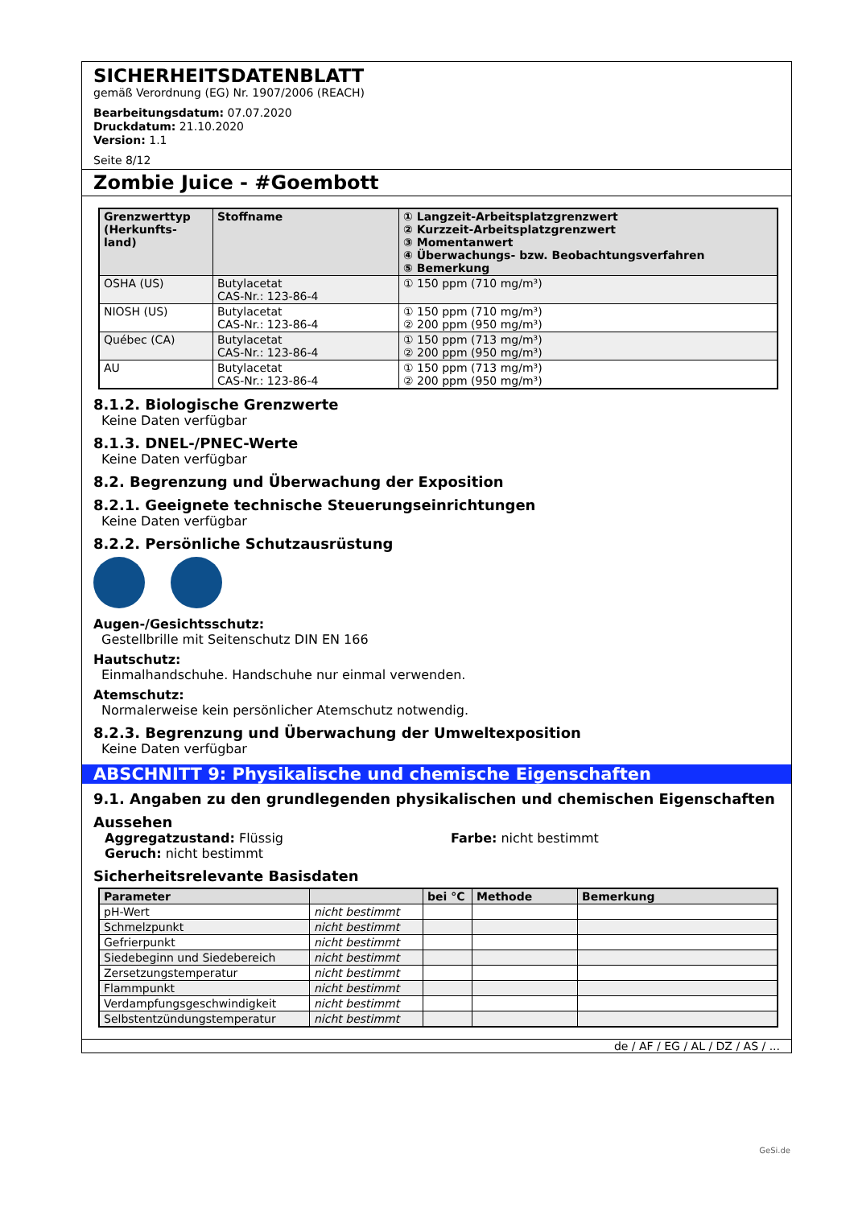SICHERHEITSDATENBLATT
gemäß Verordnung (EG) Nr. 1907/2006 (REACH)
Bearbeitungsdatum: 07.07.2020
Druckdatum: 21.10.2020
Version: 1.1
Seite 8/12
Zombie Juice - #Goembott
| Grenzwerttyp (Herkunfts-land) | Stoffname | ① Langzeit-Arbeitsplatzgrenzwert ② Kurzzeit-Arbeitsplatzgrenzwert ③ Momentanwert ④ Überwachungs- bzw. Beobachtungsverfahren ⑤ Bemerkung |
| --- | --- | --- |
| OSHA (US) | Butylacetat CAS-Nr.: 123-86-4 | ① 150 ppm (710 mg/m³) |
| NIOSH (US) | Butylacetat CAS-Nr.: 123-86-4 | ① 150 ppm (710 mg/m³) ② 200 ppm (950 mg/m³) |
| Québec (CA) | Butylacetat CAS-Nr.: 123-86-4 | ① 150 ppm (713 mg/m³) ② 200 ppm (950 mg/m³) |
| AU | Butylacetat CAS-Nr.: 123-86-4 | ① 150 ppm (713 mg/m³) ② 200 ppm (950 mg/m³) |
8.1.2. Biologische Grenzwerte
Keine Daten verfügbar
8.1.3. DNEL-/PNEC-Werte
Keine Daten verfügbar
8.2. Begrenzung und Überwachung der Exposition
8.2.1. Geeignete technische Steuerungseinrichtungen
Keine Daten verfügbar
8.2.2. Persönliche Schutzausrüstung
Augen-/Gesichtsschutz:
Gestellbrille mit Seitenschutz DIN EN 166
Hautschutz:
Einmalhandschuhe. Handschuhe nur einmal verwenden.
Atemschutz:
Normalerweise kein persönlicher Atemschutz notwendig.
8.2.3. Begrenzung und Überwachung der Umweltexposition
Keine Daten verfügbar
ABSCHNITT 9: Physikalische und chemische Eigenschaften
9.1. Angaben zu den grundlegenden physikalischen und chemischen Eigenschaften
Aussehen
Aggregatzustand: Flüssig
Geruch: nicht bestimmt
Farbe: nicht bestimmt
Sicherheitsrelevante Basisdaten
| Parameter | | bei °C | Methode | Bemerkung |
| --- | --- | --- | --- | --- |
| pH-Wert | nicht bestimmt | | | |
| Schmelzpunkt | nicht bestimmt | | | |
| Gefrierpunkt | nicht bestimmt | | | |
| Siedebeginn und Siedebereich | nicht bestimmt | | | |
| Zersetzungstemperatur | nicht bestimmt | | | |
| Flammpunkt | nicht bestimmt | | | |
| Verdampfungsgeschwindigkeit | nicht bestimmt | | | |
| Selbstentzündungstemperatur | nicht bestimmt | | | |
de / AF / EG / AL / DZ / AS / ...
GeSi.de